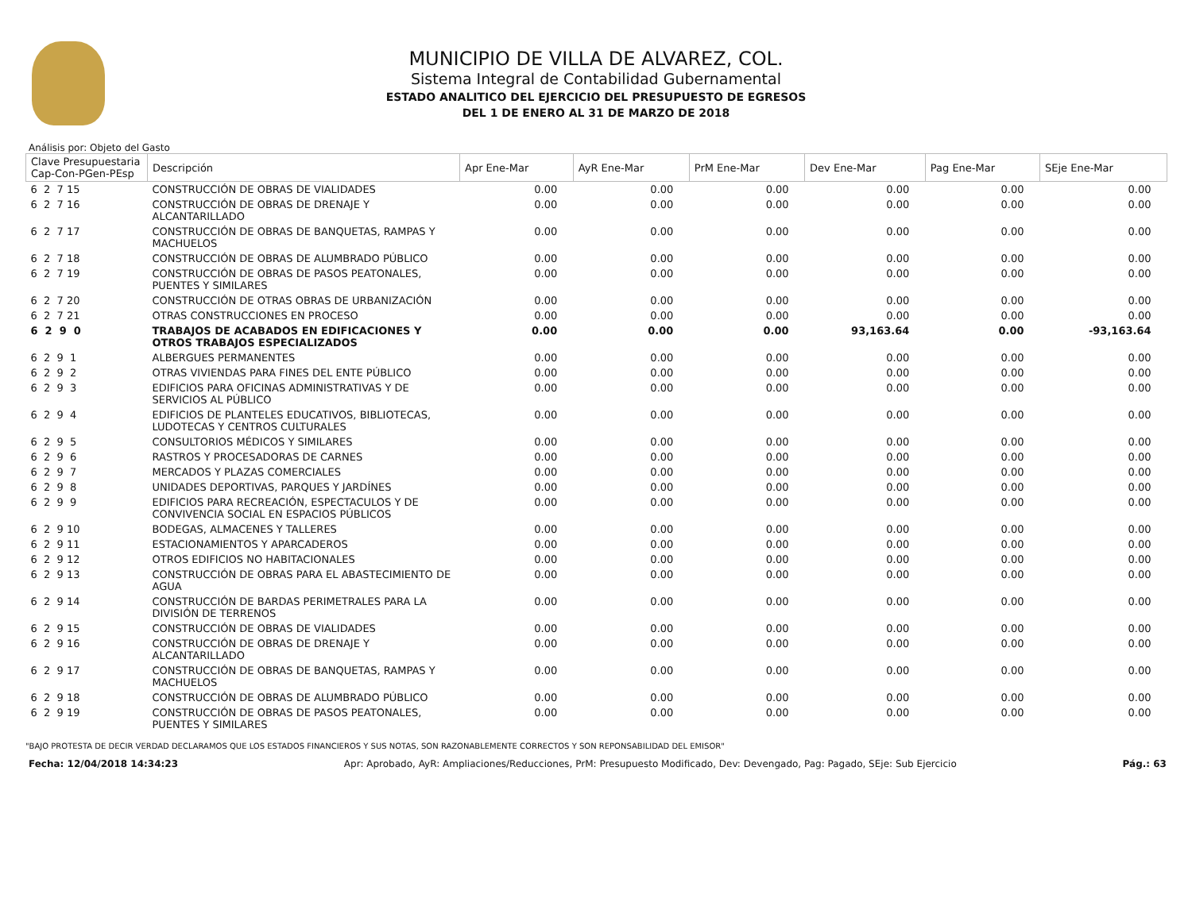MUNICIPIO DE VILLA DE ALVAREZ, COL.
Sistema Integral de Contabilidad Gubernamental
ESTADO ANALITICO DEL EJERCICIO DEL PRESUPUESTO DE EGRESOS
DEL 1 DE ENERO AL 31 DE MARZO DE 2018
Análisis por: Objeto del Gasto
| Clave Presupuestaria Cap-Con-PGen-PEsp | Descripción | Apr Ene-Mar | AyR Ene-Mar | PrM Ene-Mar | Dev Ene-Mar | Pag Ene-Mar | SEje Ene-Mar |
| --- | --- | --- | --- | --- | --- | --- | --- |
| 6 2 7 15 | CONSTRUCCIÓN DE OBRAS DE VIALIDADES | 0.00 | 0.00 | 0.00 | 0.00 | 0.00 | 0.00 |
| 6 2 7 16 | CONSTRUCCIÓN DE OBRAS DE DRENAJE Y ALCANTARILLADO | 0.00 | 0.00 | 0.00 | 0.00 | 0.00 | 0.00 |
| 6 2 7 17 | CONSTRUCCIÓN DE OBRAS DE BANQUETAS, RAMPAS Y MACHUELOS | 0.00 | 0.00 | 0.00 | 0.00 | 0.00 | 0.00 |
| 6 2 7 18 | CONSTRUCCIÓN DE OBRAS DE ALUMBRADO PÚBLICO | 0.00 | 0.00 | 0.00 | 0.00 | 0.00 | 0.00 |
| 6 2 7 19 | CONSTRUCCIÓN DE OBRAS DE PASOS PEATONALES, PUENTES Y SIMILARES | 0.00 | 0.00 | 0.00 | 0.00 | 0.00 | 0.00 |
| 6 2 7 20 | CONSTRUCCIÓN DE OTRAS OBRAS DE URBANIZACIÓN | 0.00 | 0.00 | 0.00 | 0.00 | 0.00 | 0.00 |
| 6 2 7 21 | OTRAS CONSTRUCCIONES EN PROCESO | 0.00 | 0.00 | 0.00 | 0.00 | 0.00 | 0.00 |
| 6 2 9 0 | TRABAJOS DE ACABADOS EN EDIFICACIONES Y OTROS TRABAJOS ESPECIALIZADOS | 0.00 | 0.00 | 0.00 | 93,163.64 | 0.00 | -93,163.64 |
| 6 2 9 1 | ALBERGUES PERMANENTES | 0.00 | 0.00 | 0.00 | 0.00 | 0.00 | 0.00 |
| 6 2 9 2 | OTRAS VIVIENDAS PARA FINES DEL ENTE PÚBLICO | 0.00 | 0.00 | 0.00 | 0.00 | 0.00 | 0.00 |
| 6 2 9 3 | EDIFICIOS PARA OFICINAS ADMINISTRATIVAS Y DE SERVICIOS AL PÚBLICO | 0.00 | 0.00 | 0.00 | 0.00 | 0.00 | 0.00 |
| 6 2 9 4 | EDIFICIOS DE PLANTELES EDUCATIVOS, BIBLIOTECAS, LUDOTECAS Y CENTROS CULTURALES | 0.00 | 0.00 | 0.00 | 0.00 | 0.00 | 0.00 |
| 6 2 9 5 | CONSULTORIOS MÉDICOS Y SIMILARES | 0.00 | 0.00 | 0.00 | 0.00 | 0.00 | 0.00 |
| 6 2 9 6 | RASTROS Y PROCESADORAS DE CARNES | 0.00 | 0.00 | 0.00 | 0.00 | 0.00 | 0.00 |
| 6 2 9 7 | MERCADOS Y PLAZAS COMERCIALES | 0.00 | 0.00 | 0.00 | 0.00 | 0.00 | 0.00 |
| 6 2 9 8 | UNIDADES DEPORTIVAS, PARQUES Y JARDÍNES | 0.00 | 0.00 | 0.00 | 0.00 | 0.00 | 0.00 |
| 6 2 9 9 | EDIFICIOS PARA RECREACIÓN, ESPECTACULOS Y DE CONVIVENCIA SOCIAL EN ESPACIOS PÚBLICOS | 0.00 | 0.00 | 0.00 | 0.00 | 0.00 | 0.00 |
| 6 2 9 10 | BODEGAS, ALMACENES Y TALLERES | 0.00 | 0.00 | 0.00 | 0.00 | 0.00 | 0.00 |
| 6 2 9 11 | ESTACIONAMIENTOS Y APARCADEROS | 0.00 | 0.00 | 0.00 | 0.00 | 0.00 | 0.00 |
| 6 2 9 12 | OTROS EDIFICIOS NO HABITACIONALES | 0.00 | 0.00 | 0.00 | 0.00 | 0.00 | 0.00 |
| 6 2 9 13 | CONSTRUCCIÓN DE OBRAS PARA EL ABASTECIMIENTO DE AGUA | 0.00 | 0.00 | 0.00 | 0.00 | 0.00 | 0.00 |
| 6 2 9 14 | CONSTRUCCIÓN DE BARDAS PERIMETRALES PARA LA DIVISIÓN DE TERRENOS | 0.00 | 0.00 | 0.00 | 0.00 | 0.00 | 0.00 |
| 6 2 9 15 | CONSTRUCCIÓN DE OBRAS DE VIALIDADES | 0.00 | 0.00 | 0.00 | 0.00 | 0.00 | 0.00 |
| 6 2 9 16 | CONSTRUCCIÓN DE OBRAS DE DRENAJE Y ALCANTARILLADO | 0.00 | 0.00 | 0.00 | 0.00 | 0.00 | 0.00 |
| 6 2 9 17 | CONSTRUCCIÓN DE OBRAS DE BANQUETAS, RAMPAS Y MACHUELOS | 0.00 | 0.00 | 0.00 | 0.00 | 0.00 | 0.00 |
| 6 2 9 18 | CONSTRUCCIÓN DE OBRAS DE ALUMBRADO PÚBLICO | 0.00 | 0.00 | 0.00 | 0.00 | 0.00 | 0.00 |
| 6 2 9 19 | CONSTRUCCIÓN DE OBRAS DE PASOS PEATONALES, PUENTES Y SIMILARES | 0.00 | 0.00 | 0.00 | 0.00 | 0.00 | 0.00 |
"BAJO PROTESTA DE DECIR VERDAD DECLARAMOS QUE LOS ESTADOS FINANCIEROS Y SUS NOTAS, SON RAZONABLEMENTE CORRECTOS Y SON REPONSABILIDAD DEL EMISOR"
Fecha: 12/04/2018 14:34:23 Apr: Aprobado, AyR: Ampliaciones/Reducciones, PrM: Presupuesto Modificado, Dev: Devengado, Pag: Pagado, SEje: Sub Ejercicio Pág.: 63